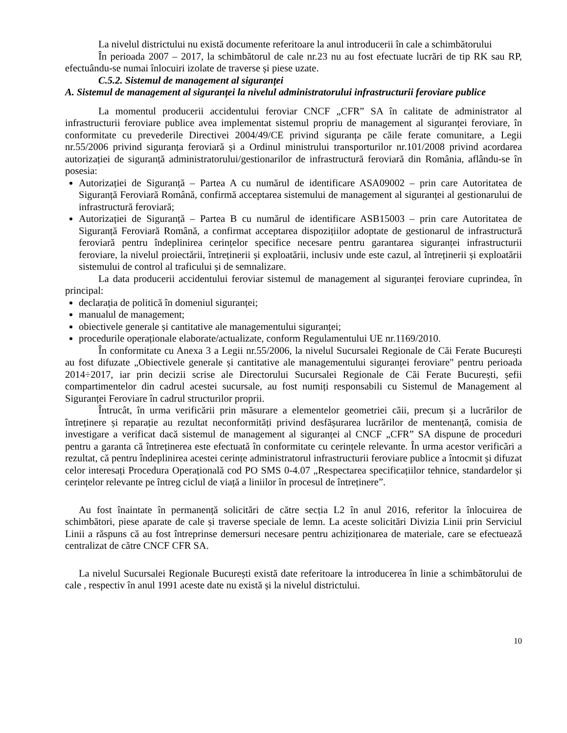La nivelul districtului nu există documente referitoare la anul introducerii în cale a schimbătorului
În perioada 2007 – 2017, la schimbătorul de cale nr.23 nu au fost efectuate lucrări de tip RK sau RP, efectuându-se numai înlocuiri izolate de traverse și piese uzate.
C.5.2. Sistemul de management al siguranței
A. Sistemul de management al siguranței la nivelul administratorului infrastructurii feroviare publice
La momentul producerii accidentului feroviar CNCF „CFR” SA în calitate de administrator al infrastructurii feroviare publice avea implementat sistemul propriu de management al siguranței feroviare, în conformitate cu prevederile Directivei 2004/49/CE privind siguranța pe căile ferate comunitare, a Legii nr.55/2006 privind siguranța feroviară și a Ordinul ministrului transporturilor nr.101/2008 privind acordarea autorizației de siguranță administratorului/gestionarilor de infrastructură feroviară din România, aflându-se în posesia:
Autorizației de Siguranță – Partea A cu numărul de identificare ASA09002 – prin care Autoritatea de Siguranță Feroviară Română, confirmă acceptarea sistemului de management al siguranței al gestionarului de infrastructură feroviară;
Autorizației de Siguranță – Partea B cu numărul de identificare ASB15003 – prin care Autoritatea de Siguranță Feroviară Română, a confirmat acceptarea dispozițiilor adoptate de gestionarul de infrastructură feroviară pentru îndeplinirea cerințelor specifice necesare pentru garantarea siguranței infrastructurii feroviare, la nivelul proiectării, întreținerii și exploatării, inclusiv unde este cazul, al întreținerii și exploatării sistemului de control al traficului și de semnalizare.
La data producerii accidentului feroviar sistemul de management al siguranței feroviare cuprindea, în principal:
declarația de politică în domeniul siguranței;
manualul de management;
obiectivele generale și cantitative ale managementului siguranței;
procedurile operaționale elaborate/actualizate, conform Regulamentului UE nr.1169/2010.
În conformitate cu Anexa 3 a Legii nr.55/2006, la nivelul Sucursalei Regionale de Căi Ferate București au fost difuzate „Obiectivele generale și cantitative ale managementului siguranței feroviare" pentru perioada 2014÷2017, iar prin decizii scrise ale Directorului Sucursalei Regionale de Căi Ferate București, șefii compartimentelor din cadrul acestei sucursale, au fost numiți responsabili cu Sistemul de Management al Siguranței Feroviare în cadrul structurilor proprii.
Întrucât, în urma verificării prin măsurare a elementelor geometriei căii, precum și a lucrărilor de întreținere și reparație au rezultat neconformități privind desfășurarea lucrărilor de mentenanță, comisia de investigare a verificat dacă sistemul de management al siguranței al CNCF „CFR” SA dispune de proceduri pentru a garanta că întreținerea este efectuată în conformitate cu cerințele relevante. În urma acestor verificări a rezultat, că pentru îndeplinirea acestei cerințe administratorul infrastructurii feroviare publice a întocmit și difuzat celor interesați Procedura Operațională cod PO SMS 0-4.07 „Respectarea specificațiilor tehnice, standardelor și cerințelor relevante pe întreg ciclul de viață a liniilor în procesul de întreținere”.
Au fost înaintate în permanență solicitări de către secția L2 în anul 2016, referitor la înlocuirea de schimbători, piese aparate de cale și traverse speciale de lemn. La aceste solicitări Divizia Linii prin Serviciul Linii a răspuns că au fost întreprinse demersuri necesare pentru achiziționarea de materiale, care se efectuează centralizat de către CNCF CFR SA.
La nivelul Sucursalei Regionale București există date referitoare la introducerea în linie a schimbătorului de cale , respectiv în anul 1991 aceste date nu există și la nivelul districtului.
10